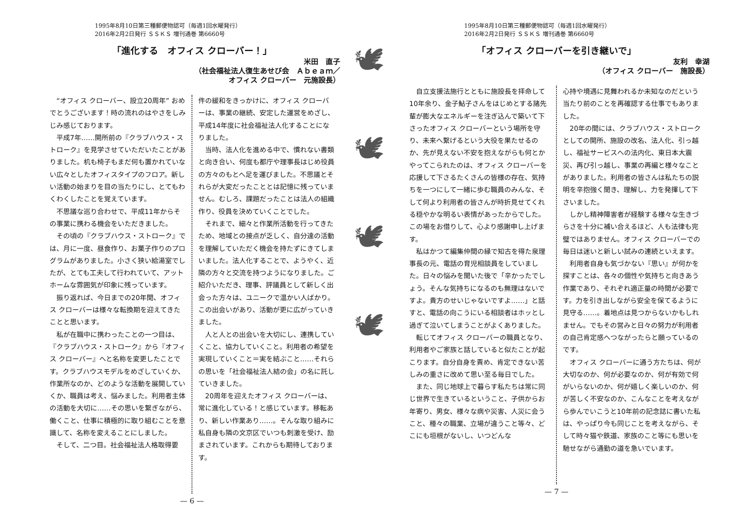1995年8月10日第三種郵便物認可（毎週1回水曜発行）
2016年2月2日発行 ＳＳＫＳ 増刊通巻 第6660号
「進化する　オフィス クローバー！」
米田　直子
（社会福祉法人復生あせび会　Ａｂｅａｍ／
オフィス クローバー　元施設長）
“オフィス クローバー、設立20周年” おめでとうございます！時の流れのはやさをしみじみ感じております。
平成7年……開所前の『クラブハウス・ストローク』を見学させていただいたことがありました。机も椅子もまだ何も置かれていない広々としたオフィスタイプのフロア。新しい活動の始まりを目の当たりにし、とてもわくわくしたことを覚えています。
不思議な巡り合わせで、平成11年からその事業に携わる機会をいただきました。
その頃の『クラブハウス・ストローク』では、月に一度、昼食作り、お菓子作りのプログラムがありました。小さく狭い給湯室でしたが、とても工夫して行われていて、アットホームな雰囲気が印象に残っています。
振り返れば、今日までの20年間、オフィス クローバーは様々な転換期を迎えてきたことと思います。
私が在職中に携わったことの一つ目は、『クラブハウス・ストローク』から『オフィス クローバー』へと名称を変更したことです。クラブハウスモデルをめざしていくか、作業所なのか、どのような活動を展開していくか、職員は考え、悩みました。利用者主体の活動を大切に……その思いを繋ぎながら、働くこと、仕事に積極的に取り組むことを意識して、名称を変えることにしました。
そして、二つ目。社会福祉法人格取得要
件の緩和をきっかけに、オフィス クローバーは、事業の継続、安定した運営をめざし、平成14年度に社会福祉法人化することになりました。
当時、法人化を進める中で、慣れない書類と向き合い、何度も都庁や理事長はじめ役員の方々のもとへ足を運びました。不思議とそれらが大変だったこととは記憶に残っていません。むしろ、課題だったことは法人の組織作り、役員を決めていくことでした。
それまで、細々と作業所活動を行ってきたため、地域との接点が乏しく、自分達の活動を理解していただく機会を持たずにきてしまいました。法人化することで、ようやく、近隣の方々と交流を持つようになりました。ご紹介いただき、理事、評議員として新しく出会った方々は、ユニークで温かい人ばかり。この出会いがあり、活動が更に広がっていきました。
人と人との出会いを大切にし、連携していくこと、協力していくこと。利用者の希望を実現していくこと＝実を結ぶこと……それらの思いを「社会福祉法人結の会」の名に託していきました。
20周年を迎えたオフィス クローバーは、常に進化している！と感じています。移転あり、新しい作業あり……。そんな取り組みに私自身も隣の文京区でいつも刺激を受け、励まされています。これからも期待しております。
— 6 —
🕊
🕊
🕊
🕊
1995年8月10日第三種郵便物認可（毎週1回水曜発行）
2016年2月2日発行 ＳＳＫＳ 増刊通巻 第6660号
「オフィス クローバーを引き継いで」
友利　幸湖
（オフィス クローバー　施設長）
自立支援法施行とともに施設長を拝命して10年余り、金子鮎子さんをはじめとする諸先輩が膨大なエネルギーを注ぎ込んで築いて下さったオフィス クローバーという場所を守り、未来へ繋げるという大役を果たせるのか、先が見えない不安を抱えながらも何とかやってこられたのは、オフィス クローバーを応援して下さるたくさんの皆様の存在、気持ちを一つにして一緒に歩む職員のみんな、そして何より利用者の皆さんが時折見せてくれる穏やかな明るい表情があったからでした。この場をお借りして、心より感謝申し上げます。
私はかつて編集仲間の縁で知古を得た泉理事長の元、電話の育児相談員をしていました。日々の悩みを聞いた後で「辛かったでしょう。そんな気持ちになるのも無理はないですよ。貴方のせいじゃないですよ……」と話すと、電話の向こうにいる相談者はホッとし過ぎて泣いてしまうことがよくありました。
転じてオフィス クローバーの職員となり、利用者やご家族と話していると似たことが起こります。自分自身を責め、肯定できない苦しみの重さに改めて思い至る毎日でした。
また、同じ地球上で暮らす私たちは常に同じ世界で生きているということ、子供からお年寄り、男女、様々な病や災害、人災に会うこと、種々の職業、立場が違うこと等々、どこにも垣根がないし、いつどんな
心持や境遇に見舞われるか未知なのだという当たり前のことを再確認する仕事でもありました。
20年の間には、クラブハウス・ストロークとしての開所、施設の改名、法人化、引っ越し、福祉サービスへの法内化、東日本大震災、再び引っ越し、事業の再編と様々なことがありました。利用者の皆さんは私たちの説明を辛抱強く聞き、理解し、力を発揮して下さいました。
しかし精神障害者が経験する様々な生きづらさを十分に補い合えるほど、人も法律も完璧ではありません。オフィス クローバーでの毎日は迷いと新しい試みの連続といえます。
利用者自身も気づかない『思い』が何かを探すことは、各々の個性や気持ちと向きあう作業であり、それぞれ適正量の時間が必要です。力を引き出しながら安全を保てるように見守る……。着地点は見つからないかもしれません。でもその営みと日々の努力が利用者の自己肯定感へつながったらと願っているのです。
オフィス クローバーに通う方たちは、何が大切なのか、何が必要なのか、何が有効で何がいらないのか、何が嬉しく楽しいのか、何が苦しく不安なのか、こんなことを考えながら歩んでいこうと10年前の記念誌に書いた私は、やっぱり今も同じことを考えながら、そして時々猫や鉄道、家族のこと等にも思いを馳せながら通勤の道を急いでいます。
— 7 —